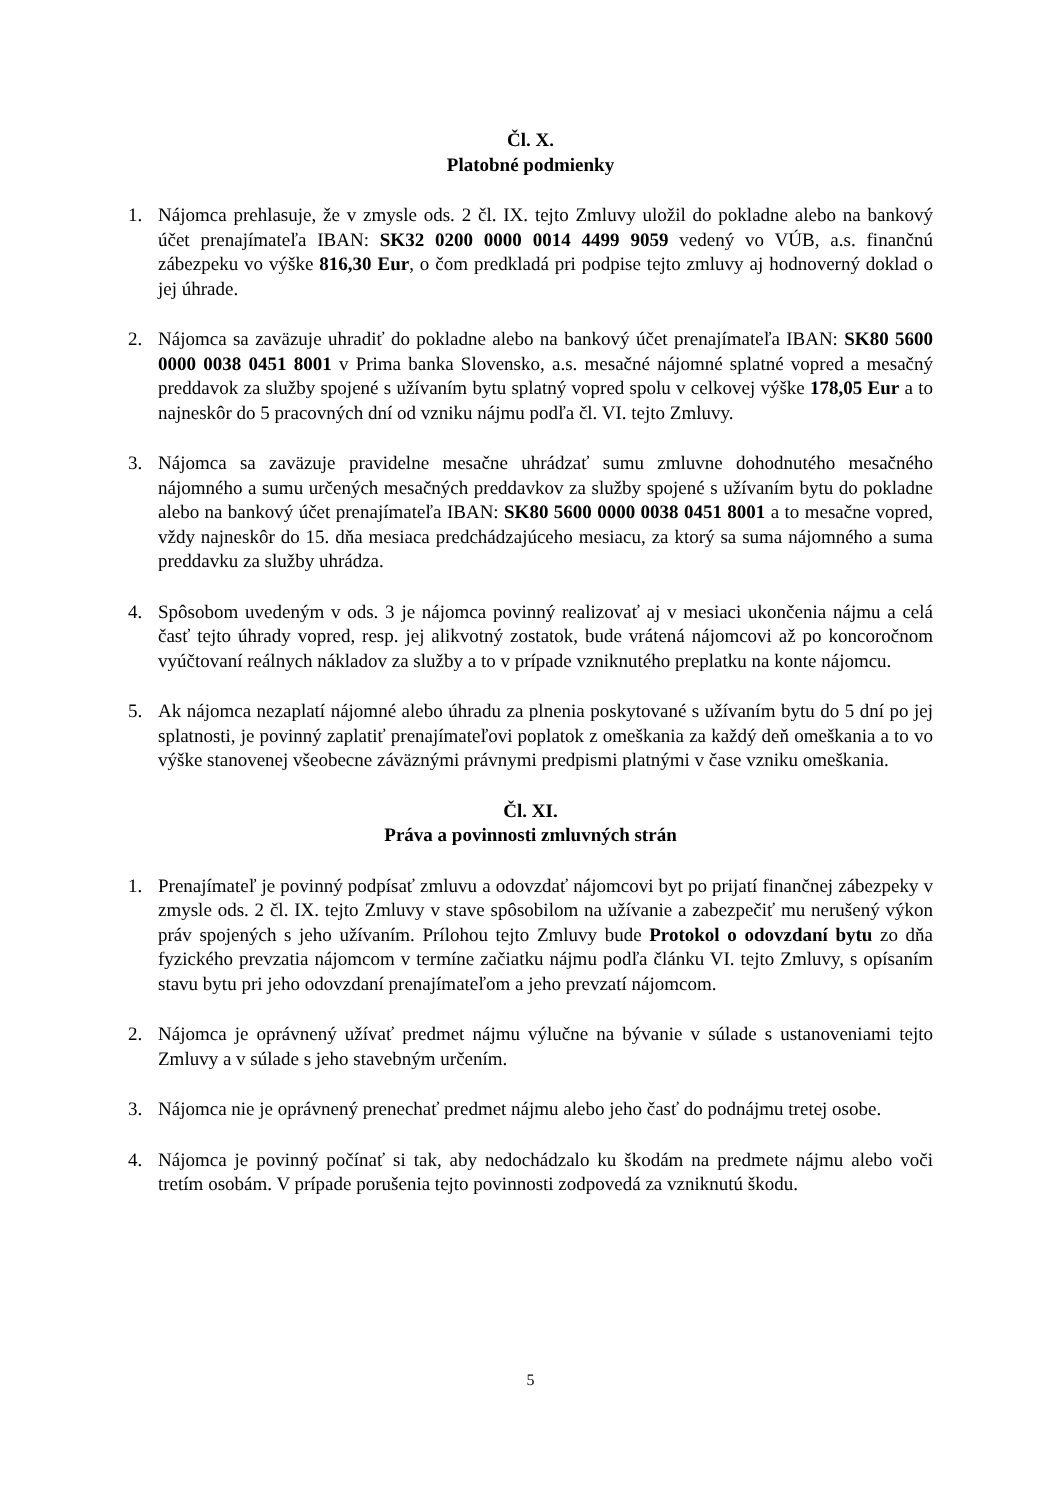Čl. X.
Platobné podmienky
1. Nájomca prehlasuje, že v zmysle ods. 2 čl. IX. tejto Zmluvy uložil do pokladne alebo na bankový účet prenajímateľa IBAN: SK32 0200 0000 0014 4499 9059 vedený vo VÚB, a.s. finančnú zábezpeku vo výške 816,30 Eur, o čom predkladá pri podpise tejto zmluvy aj hodnoverný doklad o jej úhrade.
2. Nájomca sa zaväzuje uhradiť do pokladne alebo na bankový účet prenajímateľa IBAN: SK80 5600 0000 0038 0451 8001 v Prima banka Slovensko, a.s. mesačné nájomné splatné vopred a mesačný preddavok za služby spojené s užívaním bytu splatný vopred spolu v celkovej výške 178,05 Eur a to najneskôr do 5 pracovných dní od vzniku nájmu podľa čl. VI. tejto Zmluvy.
3. Nájomca sa zaväzuje pravidelne mesačne uhrádzať sumu zmluvne dohodnutého mesačného nájomného a sumu určených mesačných preddavkov za služby spojené s užívaním bytu do pokladne alebo na bankový účet prenajímateľa IBAN: SK80 5600 0000 0038 0451 8001 a to mesačne vopred, vždy najneskôr do 15. dňa mesiaca predchádzajúceho mesiacu, za ktorý sa suma nájomného a suma preddavku za služby uhrádza.
4. Spôsobom uvedeným v ods. 3 je nájomca povinný realizovať aj v mesiaci ukončenia nájmu a celá časť tejto úhrady vopred, resp. jej alikvotný zostatok, bude vrátená nájomcovi až po koncoročnom vyúčtovaní reálnych nákladov za služby a to v prípade vzniknutého preplatku na konte nájomcu.
5. Ak nájomca nezaplatí nájomné alebo úhradu za plnenia poskytované s užívaním bytu do 5 dní po jej splatnosti, je povinný zaplatiť prenajímateľovi poplatok z omeškania za každý deň omeškania a to vo výške stanovenej všeobecne záväznými právnymi predpismi platnými v čase vzniku omeškania.
Čl. XI.
Práva a povinnosti zmluvných strán
1. Prenajímateľ je povinný podpísať zmluvu a odovzdať nájomcovi byt po prijatí finančnej zábezpeky v zmysle ods. 2 čl. IX. tejto Zmluvy v stave spôsobilom na užívanie a zabezpečiť mu nerušený výkon práv spojených s jeho užívaním. Prílohou tejto Zmluvy bude Protokol o odovzdaní bytu zo dňa fyzického prevzatia nájomcom v termíne začiatku nájmu podľa článku VI. tejto Zmluvy, s opísaním stavu bytu pri jeho odovzdaní prenajímateľom a jeho prevzatí nájomcom.
2. Nájomca je oprávnený užívať predmet nájmu výlučne na bývanie v súlade s ustanoveniami tejto Zmluvy a v súlade s jeho stavebným určením.
3. Nájomca nie je oprávnený prenechať predmet nájmu alebo jeho časť do podnájmu tretej osobe.
4. Nájomca je povinný počínať si tak, aby nedochádzalo ku škodám na predmete nájmu alebo voči tretím osobám. V prípade porušenia tejto povinnosti zodpovedá za vzniknutú škodu.
5